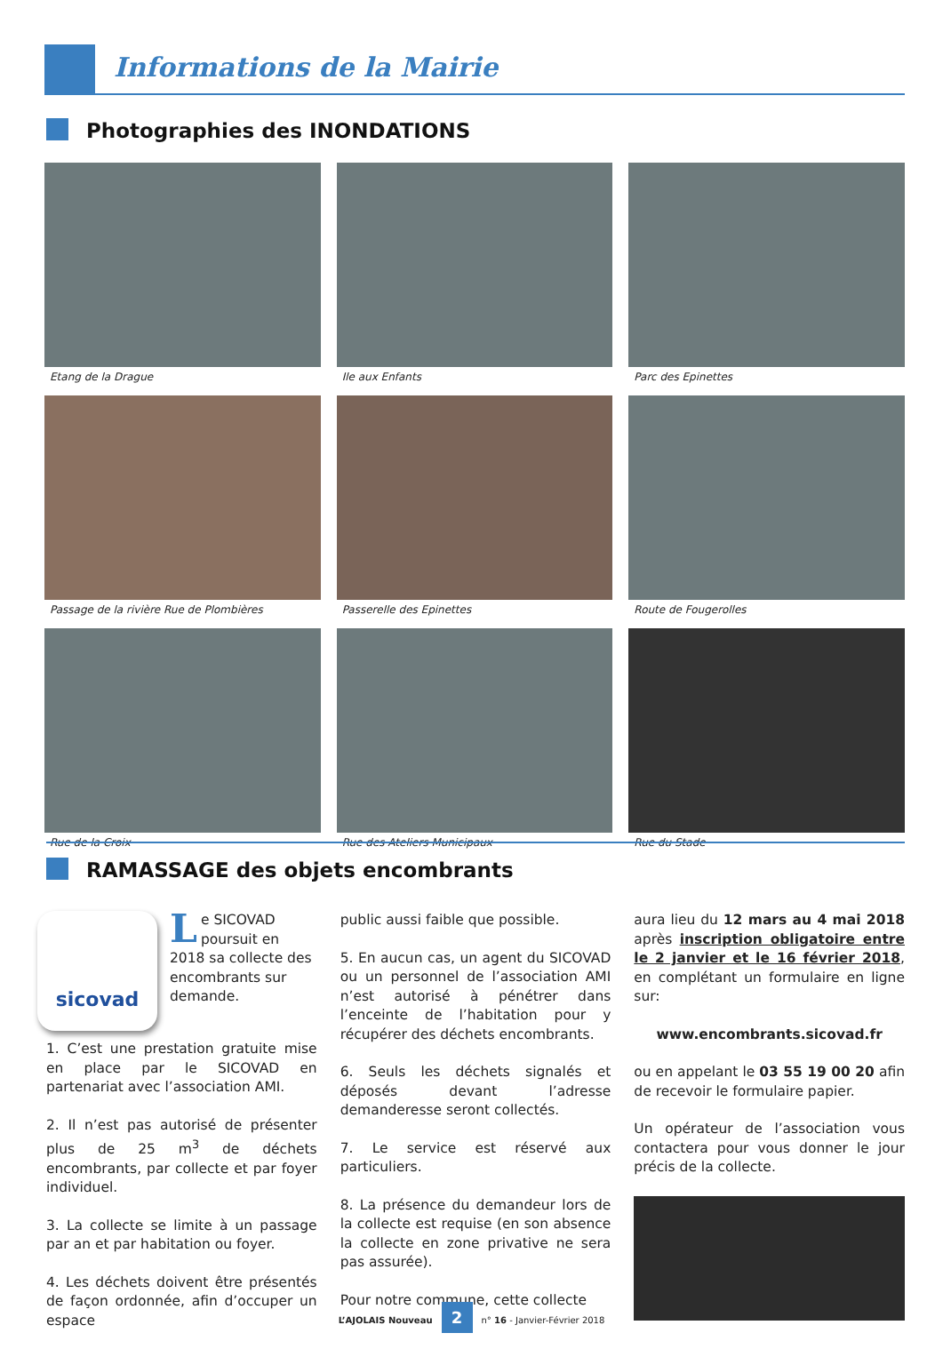Informations de la Mairie
Photographies des INONDATIONS
Etang de la Drague
Ile aux Enfants
Parc des Epinettes
Passage de la rivière Rue de Plombières
Passerelle des Epinettes
Route de Fougerolles
Rue de la Croix
Rue des Ateliers Municipaux
Rue du Stade
RAMASSAGE des objets encombrants
sicovad
Le SICOVAD poursuit en 2018 sa collecte des encombrants sur demande.
1. C’est une prestation gratuite mise en place par le SICOVAD en partenariat avec l’association AMI.
2. Il n’est pas autorisé de présenter plus de 25 m<sup>3</sup> de déchets encombrants, par collecte et par foyer individuel.
3. La collecte se limite à un passage par an et par habitation ou foyer.
4. Les déchets doivent être présentés de façon ordonnée, afin d’occuper un espace
public aussi faible que possible.
5. En aucun cas, un agent du SICOVAD ou un personnel de l’association AMI n’est autorisé à pénétrer dans l’enceinte de l’habitation pour y récupérer des déchets encombrants.
6. Seuls les déchets signalés et déposés devant l’adresse demanderesse seront collectés.
7. Le service est réservé aux particuliers.
8. La présence du demandeur lors de la collecte est requise (en son absence la collecte en zone privative ne sera pas assurée).
Pour notre commune, cette collecte
aura lieu du 12 mars au 4 mai 2018 après inscription obligatoire entre le 2 janvier et le 16 février 2018, en complétant un formulaire en ligne sur:
www.encombrants.sicovad.fr
ou en appelant le 03 55 19 00 20 afin de recevoir le formulaire papier.
Un opérateur de l’association vous contactera pour vous donner le jour précis de la collecte.
L’AJOLAIS Nouveau 2 n° 16 - Janvier-Février 2018